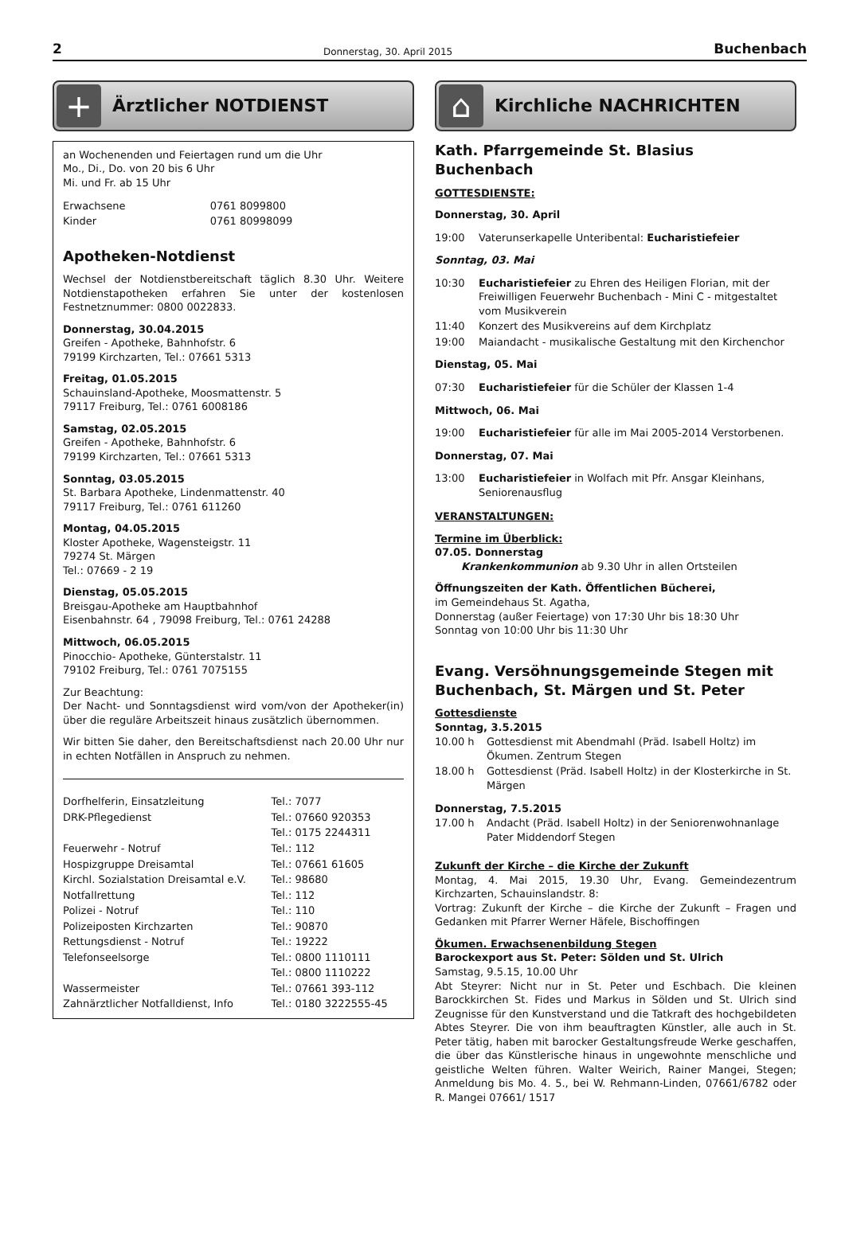2 Donnerstag, 30. April 2015 Buchenbach
+
Ärztlicher NOTDIENST
an Wochenenden und Feiertagen rund um die Uhr
Mo., Di., Do. von 20 bis 6 Uhr
Mi. und Fr. ab 15 Uhr
| Erwachsene | 0761 8099800 |
| Kinder | 0761 80998099 |
Apotheken-Notdienst
Wechsel der Notdienstbereitschaft täglich 8.30 Uhr. Weitere Notdienstapotheken erfahren Sie unter der kostenlosen Festnetznummer: 0800 0022833.
Donnerstag, 30.04.2015
Greifen - Apotheke, Bahnhofstr. 6
79199 Kirchzarten, Tel.: 07661 5313
Freitag, 01.05.2015
Schauinsland-Apotheke, Moosmattenstr. 5
79117 Freiburg, Tel.: 0761 6008186
Samstag, 02.05.2015
Greifen - Apotheke, Bahnhofstr. 6
79199 Kirchzarten, Tel.: 07661 5313
Sonntag, 03.05.2015
St. Barbara Apotheke, Lindenmattenstr. 40
79117 Freiburg, Tel.: 0761 611260
Montag, 04.05.2015
Kloster Apotheke, Wagensteigstr. 11
79274 St. Märgen
Tel.: 07669 - 2 19
Dienstag, 05.05.2015
Breisgau-Apotheke am Hauptbahnhof
Eisenbahnstr. 64 , 79098 Freiburg, Tel.: 0761 24288
Mittwoch, 06.05.2015
Pinocchio- Apotheke, Günterstalstr. 11
79102 Freiburg, Tel.: 0761 7075155
Zur Beachtung:
Der Nacht- und Sonntagsdienst wird vom/von der Apotheker(in) über die reguläre Arbeitszeit hinaus zusätzlich übernommen.
Wir bitten Sie daher, den Bereitschaftsdienst nach 20.00 Uhr nur in echten Notfällen in Anspruch zu nehmen.
| Dorfhelferin, Einsatzleitung | Tel.: 7077 |
| DRK-Pflegedienst | Tel.: 07660 920353 |
| | Tel.: 0175 2244311 |
| Feuerwehr - Notruf | Tel.: 112 |
| Hospizgruppe Dreisamtal | Tel.: 07661 61605 |
| Kirchl. Sozialstation Dreisamtal e.V. | Tel.: 98680 |
| Notfallrettung | Tel.: 112 |
| Polizei - Notruf | Tel.: 110 |
| Polizeiposten Kirchzarten | Tel.: 90870 |
| Rettungsdienst - Notruf | Tel.: 19222 |
| Telefonseelsorge | Tel.: 0800 1110111 |
| | Tel.: 0800 1110222 |
| Wassermeister | Tel.: 07661 393-112 |
| Zahnärztlicher Notfalldienst, Info | Tel.: 0180 3222555-45 |
⌂
Kirchliche NACHRICHTEN
Kath. Pfarrgemeinde St. Blasius Buchenbach
GOTTESDIENSTE:
Donnerstag, 30. April
| 19:00 | Vaterunserkapelle Unteribental: Eucharistiefeier |
Sonntag, 03. Mai
| 10:30 | Eucharistiefeier zu Ehren des Heiligen Florian, mit der Freiwilligen Feuerwehr Buchenbach - Mini C - mitgestaltet vom Musikverein |
| 11:40 | Konzert des Musikvereins auf dem Kirchplatz |
| 19:00 | Maiandacht - musikalische Gestaltung mit den Kirchenchor |
Dienstag, 05. Mai
| 07:30 | Eucharistiefeier für die Schüler der Klassen 1-4 |
Mittwoch, 06. Mai
| 19:00 | Eucharistiefeier für alle im Mai 2005-2014 Verstorbenen. |
Donnerstag, 07. Mai
| 13:00 | Eucharistiefeier in Wolfach mit Pfr. Ansgar Kleinhans, Seniorenausflug |
VERANSTALTUNGEN:
Termine im Überblick:
07.05. Donnerstag
Krankenkommunion ab 9.30 Uhr in allen Ortsteilen
Öffnungszeiten der Kath. Öffentlichen Bücherei,
im Gemeindehaus St. Agatha,
Donnerstag (außer Feiertage) von 17:30 Uhr bis 18:30 Uhr
Sonntag von 10:00 Uhr bis 11:30 Uhr
Evang. Versöhnungsgemeinde Stegen mit Buchenbach, St. Märgen und St. Peter
Gottesdienste
Sonntag, 3.5.2015
| 10.00 h | Gottesdienst mit Abendmahl (Präd. Isabell Holtz) im Ökumen. Zentrum Stegen |
| 18.00 h | Gottesdienst (Präd. Isabell Holtz) in der Klosterkirche in St. Märgen |
Donnerstag, 7.5.2015
| 17.00 h | Andacht (Präd. Isabell Holtz) in der Seniorenwohnanlage Pater Middendorf Stegen |
Zukunft der Kirche – die Kirche der Zukunft
Montag, 4. Mai 2015, 19.30 Uhr, Evang. Gemeindezentrum Kirchzarten, Schauinslandstr. 8:
Vortrag: Zukunft der Kirche – die Kirche der Zukunft – Fragen und Gedanken mit Pfarrer Werner Häfele, Bischoffingen
Ökumen. Erwachsenenbildung Stegen
Barockexport aus St. Peter: Sölden und St. Ulrich
Samstag, 9.5.15, 10.00 Uhr
Abt Steyrer: Nicht nur in St. Peter und Eschbach. Die kleinen Barockkirchen St. Fides und Markus in Sölden und St. Ulrich sind Zeugnisse für den Kunstverstand und die Tatkraft des hochgebildeten Abtes Steyrer. Die von ihm beauftragten Künstler, alle auch in St. Peter tätig, haben mit barocker Gestaltungsfreude Werke geschaffen, die über das Künstlerische hinaus in ungewohnte menschliche und geistliche Welten führen. Walter Weirich, Rainer Mangei, Stegen; Anmeldung bis Mo. 4. 5., bei W. Rehmann-Linden, 07661/6782 oder R. Mangei 07661/ 1517